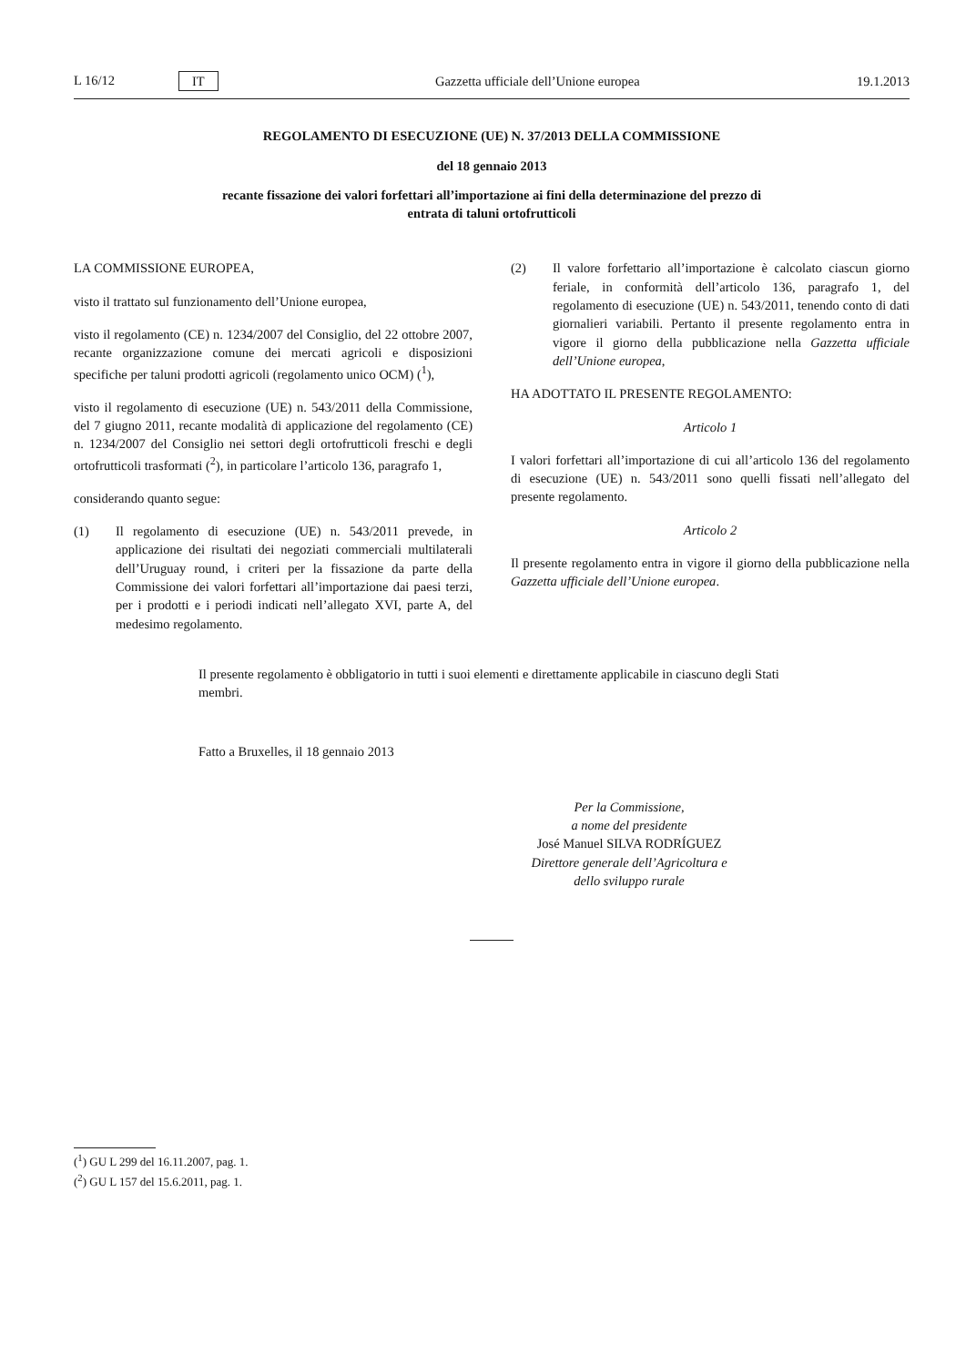L 16/12 IT
Gazzetta ufficiale dell’Unione europea 19.1.2013
REGOLAMENTO DI ESECUZIONE (UE) N. 37/2013 DELLA COMMISSIONE
del 18 gennaio 2013
recante fissazione dei valori forfettari all’importazione ai fini della determinazione del prezzo di
entrata di taluni ortofrutticoli
LA COMMISSIONE EUROPEA,
visto il trattato sul funzionamento dell’Unione europea,
visto il regolamento (CE) n. 1234/2007 del Consiglio, del 22 ottobre 2007, recante organizzazione comune dei mercati agricoli e disposizioni specifiche per taluni prodotti agricoli (regolamento unico OCM) (<sup>1</sup>),
visto il regolamento di esecuzione (UE) n. 543/2011 della Commissione, del 7 giugno 2011, recante modalità di applicazione del regolamento (CE) n. 1234/2007 del Consiglio nei settori degli ortofrutticoli freschi e degli ortofrutticoli trasformati (<sup>2</sup>), in particolare l’articolo 136, paragrafo 1,
considerando quanto segue:
(1) Il regolamento di esecuzione (UE) n. 543/2011 prevede, in applicazione dei risultati dei negoziati commerciali multilaterali dell’Uruguay round, i criteri per la fissazione da parte della Commissione dei valori forfettari all’importazione dai paesi terzi, per i prodotti e i periodi indicati nell’allegato XVI, parte A, del medesimo regolamento.
(2) Il valore forfettario all’importazione è calcolato ciascun giorno feriale, in conformità dell’articolo 136, paragrafo 1, del regolamento di esecuzione (UE) n. 543/2011, tenendo conto di dati giornalieri variabili. Pertanto il presente regolamento entra in vigore il giorno della pubblicazione nella Gazzetta ufficiale dell’Unione europea,
HA ADOTTATO IL PRESENTE REGOLAMENTO:
Articolo 1
I valori forfettari all’importazione di cui all’articolo 136 del regolamento di esecuzione (UE) n. 543/2011 sono quelli fissati nell’allegato del presente regolamento.
Articolo 2
Il presente regolamento entra in vigore il giorno della pubblicazione nella Gazzetta ufficiale dell’Unione europea.
Il presente regolamento è obbligatorio in tutti i suoi elementi e direttamente applicabile in ciascuno degli Stati membri.
Fatto a Bruxelles, il 18 gennaio 2013
Per la Commissione,
a nome del presidente
José Manuel SILVA RODRÍGUEZ
Direttore generale dell’Agricoltura e
dello sviluppo rurale
(<sup>1</sup>) GU L 299 del 16.11.2007, pag. 1.
(<sup>2</sup>) GU L 157 del 15.6.2011, pag. 1.